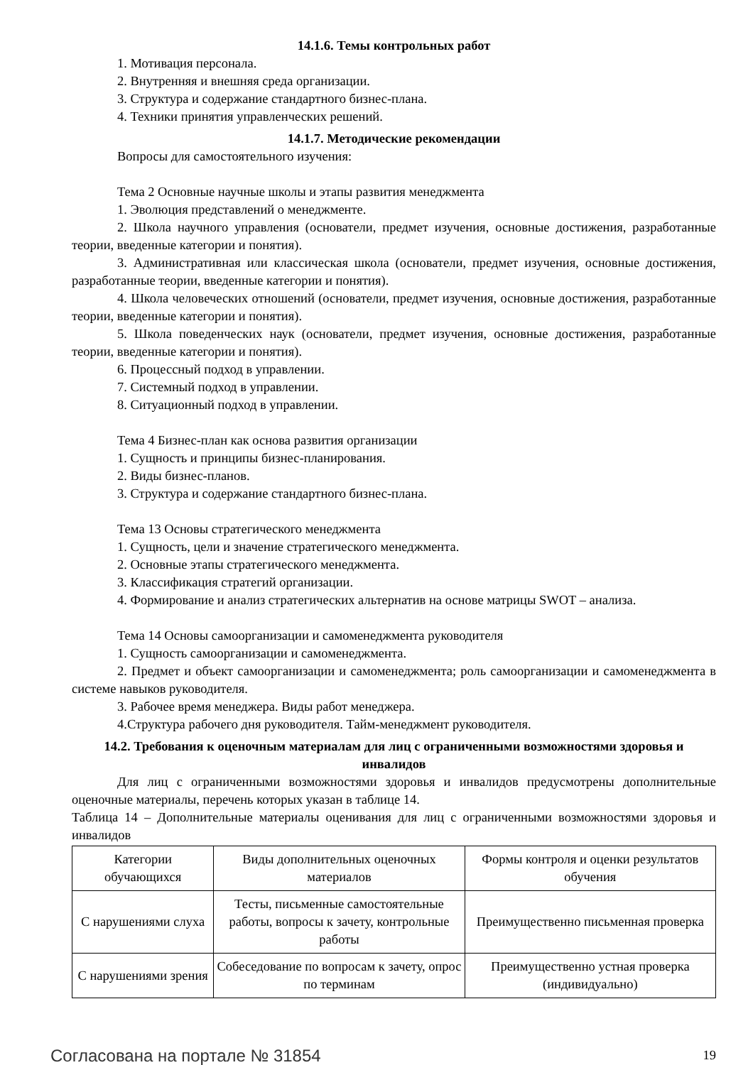14.1.6. Темы контрольных работ
1. Мотивация персонала.
2. Внутренняя и внешняя среда организации.
3. Структура и содержание стандартного бизнес-плана.
4. Техники принятия управленческих решений.
14.1.7. Методические рекомендации
Вопросы для самостоятельного изучения:
Тема 2 Основные научные школы и этапы развития менеджмента
1. Эволюция представлений о менеджменте.
2. Школа научного управления (основатели, предмет изучения, основные достижения, разработанные теории, введенные категории и понятия).
3. Административная или классическая школа (основатели, предмет изучения, основные достижения, разработанные теории, введенные категории и понятия).
4. Школа человеческих отношений (основатели, предмет изучения, основные достижения, разработанные теории, введенные категории и понятия).
5. Школа поведенческих наук (основатели, предмет изучения, основные достижения, разработанные теории, введенные категории и понятия).
6. Процессный подход в управлении.
7. Системный подход в управлении.
8. Ситуационный подход в управлении.
Тема 4 Бизнес-план как основа развития организации
1. Сущность и принципы бизнес-планирования.
2. Виды бизнес-планов.
3. Структура и содержание стандартного бизнес-плана.
Тема 13 Основы стратегического менеджмента
1. Сущность, цели и значение стратегического менеджмента.
2. Основные этапы стратегического менеджмента.
3. Классификация стратегий организации.
4. Формирование и анализ стратегических альтернатив на основе матрицы SWOT – анализа.
Тема 14 Основы самоорганизации и самоменеджмента руководителя
1. Сущность самоорганизации и самоменеджмента.
2. Предмет и объект самоорганизации и самоменеджмента; роль самоорганизации и самоменеджмента в системе навыков руководителя.
3. Рабочее время менеджера. Виды работ менеджера.
4.Структура рабочего дня руководителя. Тайм-менеджмент руководителя.
14.2. Требования к оценочным материалам для лиц с ограниченными возможностями здоровья и инвалидов
Для лиц с ограниченными возможностями здоровья и инвалидов предусмотрены дополнительные оценочные материалы, перечень которых указан в таблице 14.
Таблица 14 – Дополнительные материалы оценивания для лиц с ограниченными возможностями здоровья и инвалидов
| Категории обучающихся | Виды дополнительных оценочных материалов | Формы контроля и оценки результатов обучения |
| С нарушениями слуха | Тесты, письменные самостоятельные работы, вопросы к зачету, контрольные работы | Преимущественно письменная проверка |
| С нарушениями зрения | Собеседование по вопросам к зачету, опрос по терминам | Преимущественно устная проверка (индивидуально) |
Согласована на портале № 31854 19